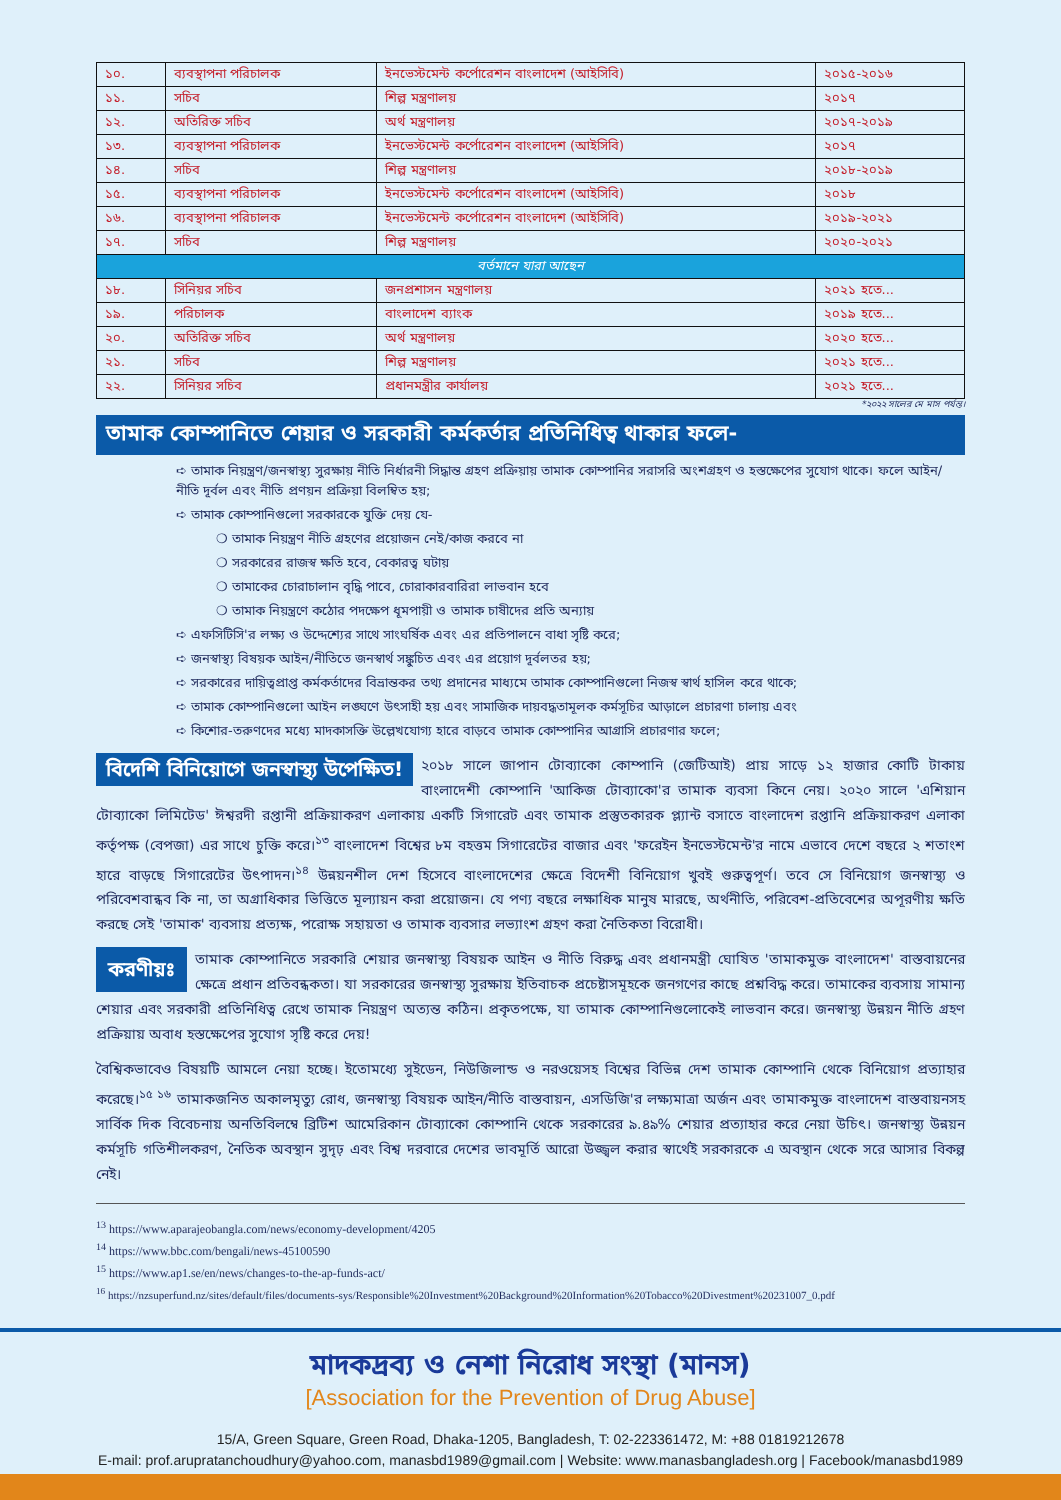| ১০. | ব্যবস্থাপনা পরিচালক | ইনভেস্টমেন্ট কর্পোরেশন বাংলাদেশ (আইসিবি) | ২০১৫-২০১৬ |
| ১১. | সচিব | শিল্প মন্ত্রণালয় | ২০১৭ |
| ১২. | অতিরিক্ত সচিব | অর্থ মন্ত্রণালয় | ২০১৭-২০১৯ |
| ১৩. | ব্যবস্থাপনা পরিচালক | ইনভেস্টমেন্ট কর্পোরেশন বাংলাদেশ (আইসিবি) | ২০১৭ |
| ১৪. | সচিব | শিল্প মন্ত্রণালয় | ২০১৮-২০১৯ |
| ১৫. | ব্যবস্থাপনা পরিচালক | ইনভেস্টমেন্ট কর্পোরেশন বাংলাদেশ (আইসিবি) | ২০১৮ |
| ১৬. | ব্যবস্থাপনা পরিচালক | ইনভেস্টমেন্ট কর্পোরেশন বাংলাদেশ (আইসিবি) | ২০১৯-২০২১ |
| ১৭. | সচিব | শিল্প মন্ত্রণালয় | ২০২০-২০২১ |
| বর্তমানে যারা আছেন | | | |
| ১৮. | সিনিয়র সচিব | জনপ্রশাসন মন্ত্রণালয় | ২০২১ হতে... |
| ১৯. | পরিচালক | বাংলাদেশ ব্যাংক | ২০১৯ হতে... |
| ২০. | অতিরিক্ত সচিব | অর্থ মন্ত্রণালয় | ২০২০ হতে... |
| ২১. | সচিব | শিল্প মন্ত্রণালয় | ২০২১ হতে... |
| ২২. | সিনিয়র সচিব | প্রধানমন্ত্রীর কার্যালয় | ২০২১ হতে... |
*২০২২ সালের মে মাস পর্যন্ত।
তামাক কোম্পানিতে শেয়ার ও সরকারী কর্মকর্তার প্রতিনিধিত্ব থাকার ফলে-
➪ তামাক নিয়ন্ত্রণ/জনস্বাস্থ্য সুরক্ষায় নীতি নির্ধারনী সিদ্ধান্ত গ্রহণ প্রক্রিয়ায় তামাক কোম্পানির সরাসরি অংশগ্রহণ ও হস্তক্ষেপের সুযোগ থাকে। ফলে আইন/নীতি দূর্বল এবং নীতি প্রণয়ন প্রক্রিয়া বিলম্বিত হয়;
➪ তামাক কোম্পানিগুলো সরকারকে যুক্তি দেয় যে-
❍ তামাক নিয়ন্ত্রণ নীতি গ্রহণের প্রয়োজন নেই/কাজ করবে না
❍ সরকারের রাজস্ব ক্ষতি হবে, বেকারত্ব ঘটায়
❍ তামাকের চোরাচালান বৃদ্ধি পাবে, চোরাকারবারিরা লাভবান হবে
❍ তামাক নিয়ন্ত্রণে কঠোর পদক্ষেপ ধূমপায়ী ও তামাক চাষীদের প্রতি অন্যায়
➪ এফসিটিসি'র লক্ষ্য ও উদ্দেশ্যের সাথে সাংঘর্ষিক এবং এর প্রতিপালনে বাধা সৃষ্টি করে;
➪ জনস্বাস্থ্য বিষয়ক আইন/নীতিতে জনস্বার্থ সঙ্কুচিত এবং এর প্রয়োগ দূর্বলতর হয়;
➪ সরকারের দায়িত্বপ্রাপ্ত কর্মকর্তাদের বিভ্রান্তকর তথ্য প্রদানের মাধ্যমে তামাক কোম্পানিগুলো নিজস্ব স্বার্থ হাসিল করে থাকে;
➪ তামাক কোম্পানিগুলো আইন লঙ্ঘণে উৎসাহী হয় এবং সামাজিক দায়বদ্ধতামূলক কর্মসূচির আড়ালে প্রচারণা চালায় এবং
➪ কিশোর-তরুণদের মধ্যে মাদকাসক্তি উল্লেখযোগ্য হারে বাড়বে তামাক কোম্পানির আগ্রাসি প্রচারণার ফলে;
বিদেশি বিনিয়োগে জনস্বাস্থ্য উপেক্ষিত! ২০১৮ সালে জাপান টোব্যাকো কোম্পানি (জেটিআই) প্রায় সাড়ে ১২ হাজার কোটি টাকায় বাংলাদেশী কোম্পানি 'আকিজ টোব্যাকো'র তামাক ব্যবসা কিনে নেয়। ২০২০ সালে 'এশিয়ান টোব্যাকো লিমিটেড' ঈশ্বরদী রপ্তানী প্রক্রিয়াকরণ এলাকায় একটি সিগারেট এবং তামাক প্রস্তুতকারক প্ল্যান্ট বসাতে বাংলাদেশ রপ্তানি প্রক্রিয়াকরণ এলাকা কর্তৃপক্ষ (বেপজা) এর সাথে চুক্তি করে।<sup>১৩</sup> বাংলাদেশ বিশ্বের ৮ম বহত্তম সিগারেটের বাজার এবং 'ফরেইন ইনভেস্টমেন্ট'র নামে এভাবে দেশে বছরে ২ শতাংশ হারে বাড়ছে সিগারেটের উৎপাদন।<sup>১৪</sup> উন্নয়নশীল দেশ হিসেবে বাংলাদেশের ক্ষেত্রে বিদেশী বিনিয়োগ খুবই গুরুত্বপূর্ণ। তবে সে বিনিয়োগ জনস্বাস্থ্য ও পরিবেশবান্ধব কি না, তা অগ্রাধিকার ভিত্তিতে মূল্যায়ন করা প্রয়োজন। যে পণ্য বছরে লক্ষাধিক মানুষ মারছে, অর্থনীতি, পরিবেশ-প্রতিবেশের অপূরণীয় ক্ষতি করছে সেই 'তামাক' ব্যবসায় প্রত্যক্ষ, পরোক্ষ সহায়তা ও তামাক ব্যবসার লভ্যাংশ গ্রহণ করা নৈতিকতা বিরোধী।
করণীয়ঃ তামাক কোম্পানিতে সরকারি শেয়ার জনস্বাস্থ্য বিষয়ক আইন ও নীতি বিরুদ্ধ এবং প্রধানমন্ত্রী ঘোষিত 'তামাকমুক্ত বাংলাদেশ' বাস্তবায়নের ক্ষেত্রে প্রধান প্রতিবন্ধকতা। যা সরকারের জনস্বাস্থ্য সুরক্ষায় ইতিবাচক প্রচেষ্টাসমূহকে জনগণের কাছে প্রশ্নবিদ্ধ করে। তামাকের ব্যবসায় সামান্য শেয়ার এবং সরকারী প্রতিনিধিত্ব রেখে তামাক নিয়ন্ত্রণ অত্যন্ত কঠিন। প্রকৃতপক্ষে, যা তামাক কোম্পানিগুলোকেই লাভবান করে। জনস্বাস্থ্য উন্নয়ন নীতি গ্রহণ প্রক্রিয়ায় অবাধ হস্তক্ষেপের সুযোগ সৃষ্টি করে দেয়!
বৈশ্বিকভাবেও বিষয়টি আমলে নেয়া হচ্ছে। ইতোমধ্যে সুইডেন, নিউজিলান্ড ও নরওয়েসহ বিশ্বের বিভিন্ন দেশ তামাক কোম্পানি থেকে বিনিয়োগ প্রত্যাহার করেছে।<sup>১৫ ১৬</sup> তামাকজনিত অকালমৃত্যু রোধ, জনস্বাস্থ্য বিষয়ক আইন/নীতি বাস্তবায়ন, এসডিজি'র লক্ষ্যমাত্রা অর্জন এবং তামাকমুক্ত বাংলাদেশ বাস্তবায়নসহ সার্বিক দিক বিবেচনায় অনতিবিলম্বে ব্রিটিশ আমেরিকান টোব্যাকো কোম্পানি থেকে সরকারের ৯.৪৯% শেয়ার প্রত্যাহার করে নেয়া উচিৎ। জনস্বাস্থ্য উন্নয়ন কর্মসূচি গতিশীলকরণ, নৈতিক অবস্থান সুদৃঢ় এবং বিশ্ব দরবারে দেশের ভাবমূর্তি আরো উজ্জ্বল করার স্বার্থেই সরকারকে এ অবস্থান থেকে সরে আসার বিকল্প নেই।
<sup>13</sup> https://www.aparajeobangla.com/news/economy-development/4205
<sup>14</sup> https://www.bbc.com/bengali/news-45100590
<sup>15</sup> https://www.ap1.se/en/news/changes-to-the-ap-funds-act/
<sup>16</sup> https://nzsuperfund.nz/sites/default/files/documents-sys/Responsible%20Investment%20Background%20Information%20Tobacco%20Divestment%20231007_0.pdf
মাদকদ্রব্য ও নেশা নিরোধ সংস্থা (মানস)
[Association for the Prevention of Drug Abuse]
15/A, Green Square, Green Road, Dhaka-1205, Bangladesh, T: 02-223361472, M: +88 01819212678
E-mail: prof.arupratanchoudhury@yahoo.com, manasbd1989@gmail.com | Website: www.manasbangladesh.org | Facebook/manasbd1989